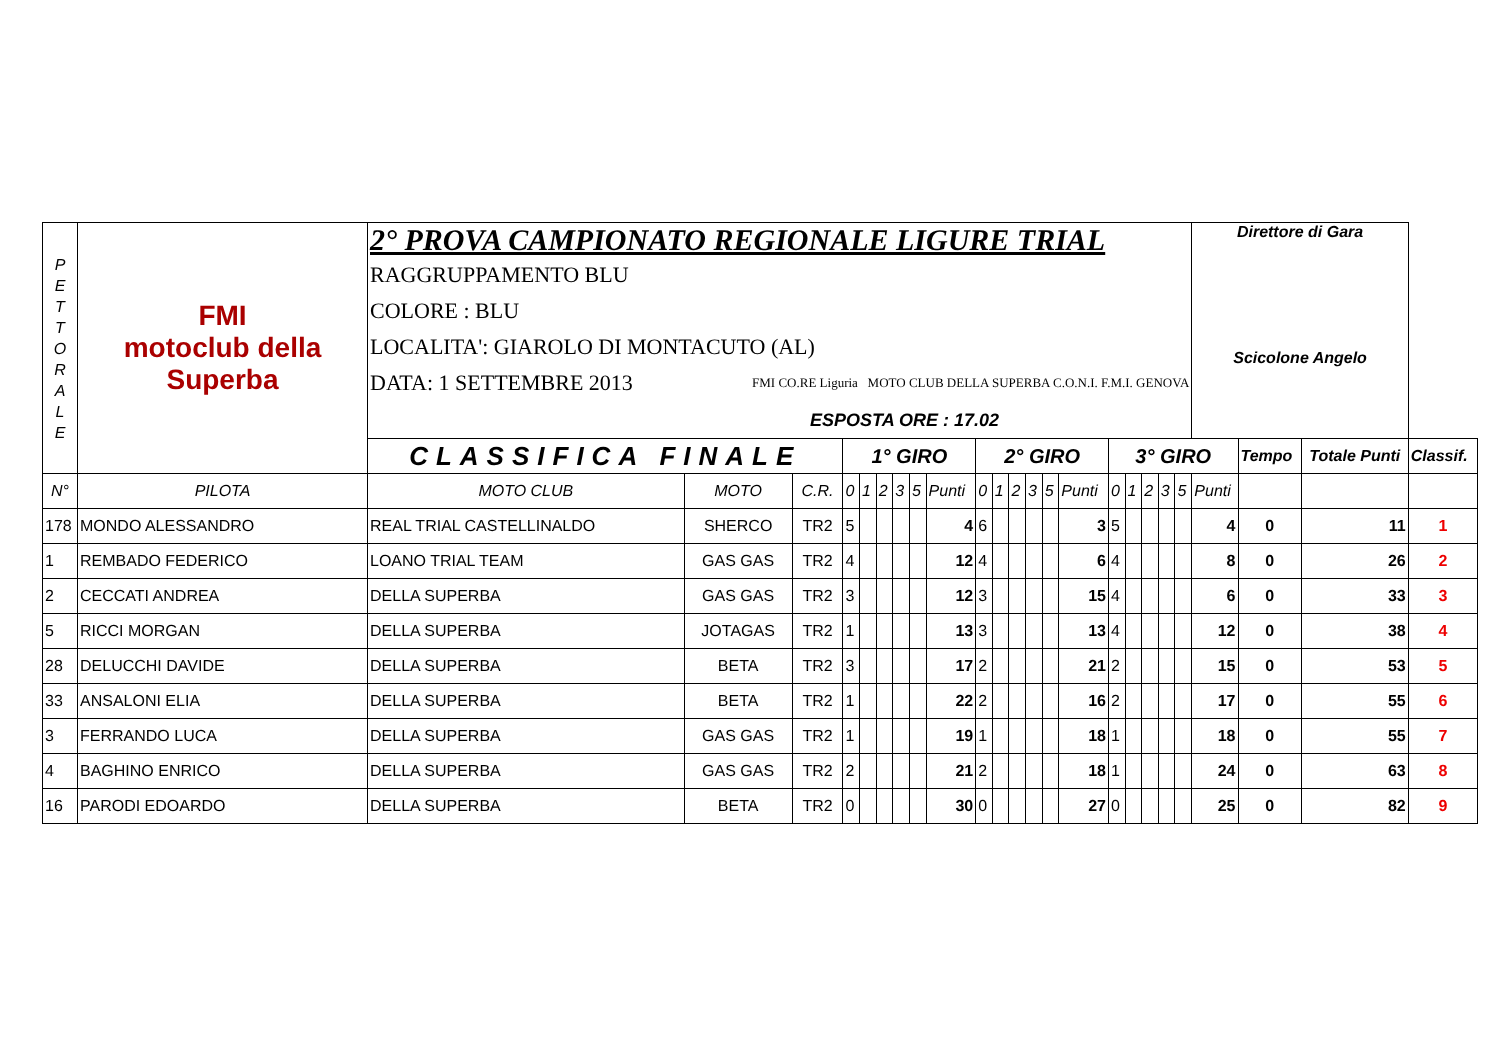| P E T T O R A L E | FMI motoclub della Superba | 2° PROVA CAMPIONATO REGIONALE LIGURE TRIAL | | | | | | | | | | | | | | | | | | | | Direttore di Gara Scicolone Angelo | | | |
| | | RAGGRUPPAMENTO BLU COLORE : BLU LOCALITA': GIAROLO DI MONTACUTO (AL) DATA: 1 SETTEMBRE 2013 FMI CO.RE Liguria MOTO CLUB DELLA SUPERBA C.O.N.I. F.M.I. GENOVA ESPOSTA ORE : 17.02 | | | | | | | | | | | | | | | | | | | | | | | |
| | | CLASSIFICA FINALE | | | 1° GIRO | | | | | | 2° GIRO | | | | | | 3° GIRO | | | | | | Tempo | Totale Punti | Classif. |
| N° | PILOTA | MOTO CLUB | MOTO | C.R. | 0 | 1 | 2 | 3 | 5 | Punti | 0 | 1 | 2 | 3 | 5 | Punti | 0 | 1 | 2 | 3 | 5 | Punti | | | |
| 178 | MONDO ALESSANDRO | REAL TRIAL CASTELLINALDO | SHERCO | TR2 | 5 | | | | | 4 | 6 | | | | | 3 | 5 | | | | | 4 | 0 | 11 | 1 |
| 1 | REMBADO FEDERICO | LOANO TRIAL TEAM | GAS GAS | TR2 | 4 | | | | | 12 | 4 | | | | | 6 | 4 | | | | | 8 | 0 | 26 | 2 |
| 2 | CECCATI ANDREA | DELLA SUPERBA | GAS GAS | TR2 | 3 | | | | | 12 | 3 | | | | | 15 | 4 | | | | | 6 | 0 | 33 | 3 |
| 5 | RICCI MORGAN | DELLA SUPERBA | JOTAGAS | TR2 | 1 | | | | | 13 | 3 | | | | | 13 | 4 | | | | | 12 | 0 | 38 | 4 |
| 28 | DELUCCHI DAVIDE | DELLA SUPERBA | BETA | TR2 | 3 | | | | | 17 | 2 | | | | | 21 | 2 | | | | | 15 | 0 | 53 | 5 |
| 33 | ANSALONI ELIA | DELLA SUPERBA | BETA | TR2 | 1 | | | | | 22 | 2 | | | | | 16 | 2 | | | | | 17 | 0 | 55 | 6 |
| 3 | FERRANDO LUCA | DELLA SUPERBA | GAS GAS | TR2 | 1 | | | | | 19 | 1 | | | | | 18 | 1 | | | | | 18 | 0 | 55 | 7 |
| 4 | BAGHINO ENRICO | DELLA SUPERBA | GAS GAS | TR2 | 2 | | | | | 21 | 2 | | | | | 18 | 1 | | | | | 24 | 0 | 63 | 8 |
| 16 | PARODI EDOARDO | DELLA SUPERBA | BETA | TR2 | 0 | | | | | 30 | 0 | | | | | 27 | 0 | | | | | 25 | 0 | 82 | 9 |